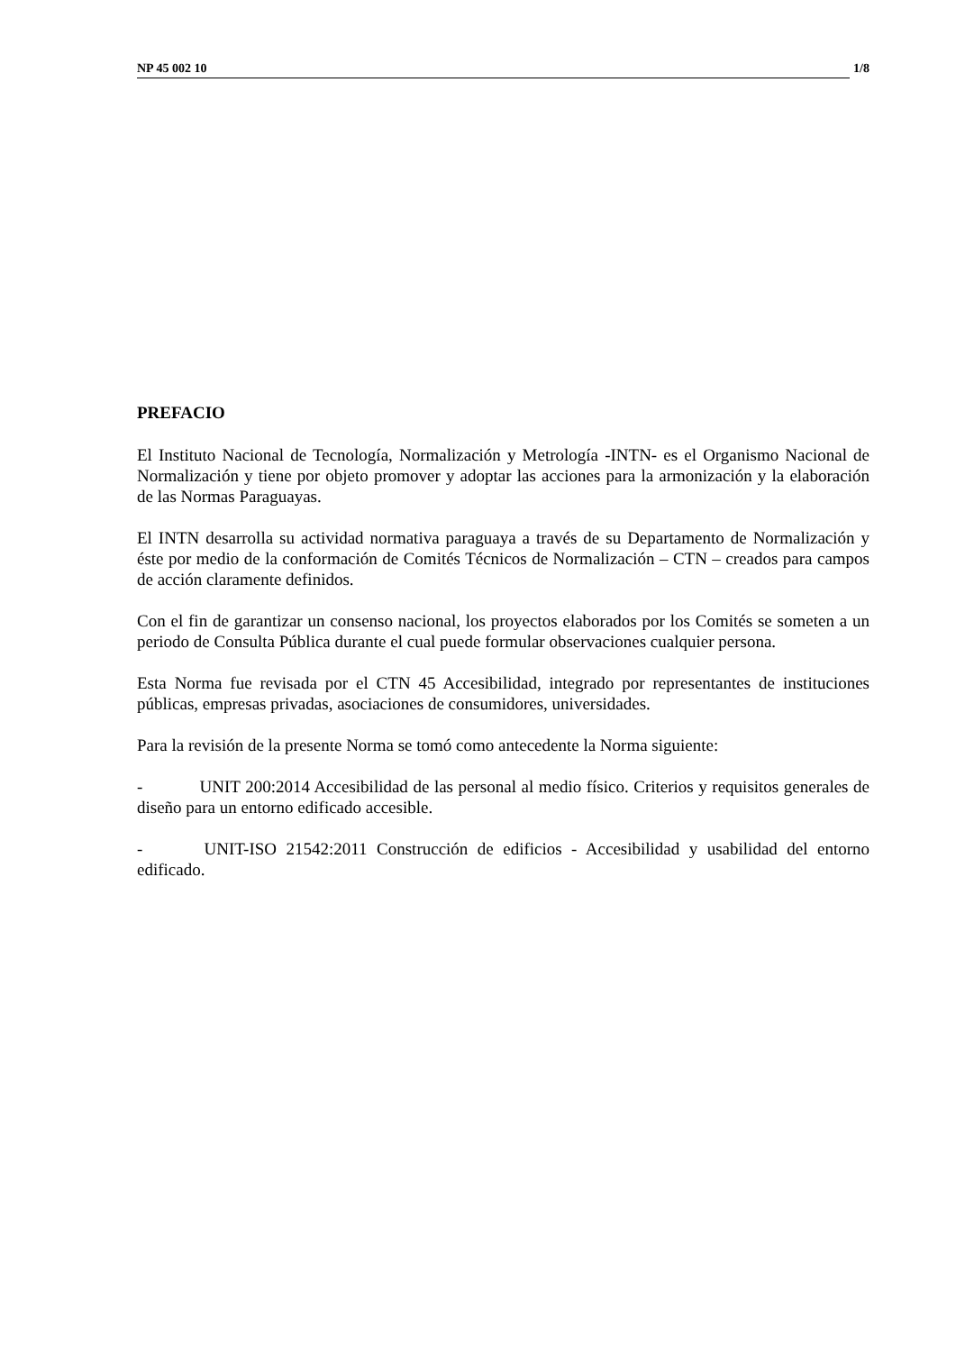NP 45 002 10 1/8
PREFACIO
El Instituto Nacional de Tecnología, Normalización y Metrología -INTN- es el Organismo Nacional de Normalización y tiene por objeto promover y adoptar las acciones para la armonización y la elaboración de las Normas Paraguayas.
El INTN desarrolla su actividad normativa paraguaya a través de su Departamento de Normalización y éste por medio de la conformación de Comités Técnicos de Normalización – CTN – creados para campos de acción claramente definidos.
Con el fin de garantizar un consenso nacional, los proyectos elaborados por los Comités se someten a un periodo de Consulta Pública durante el cual puede formular observaciones cualquier persona.
Esta Norma fue revisada por el CTN 45 Accesibilidad, integrado por representantes de instituciones públicas, empresas privadas, asociaciones de consumidores, universidades.
Para la revisión de la presente Norma se tomó como antecedente la Norma siguiente:
- UNIT 200:2014 Accesibilidad de las personal al medio físico. Criterios y requisitos generales de diseño para un entorno edificado accesible.
- UNIT-ISO 21542:2011 Construcción de edificios - Accesibilidad y usabilidad del entorno edificado.